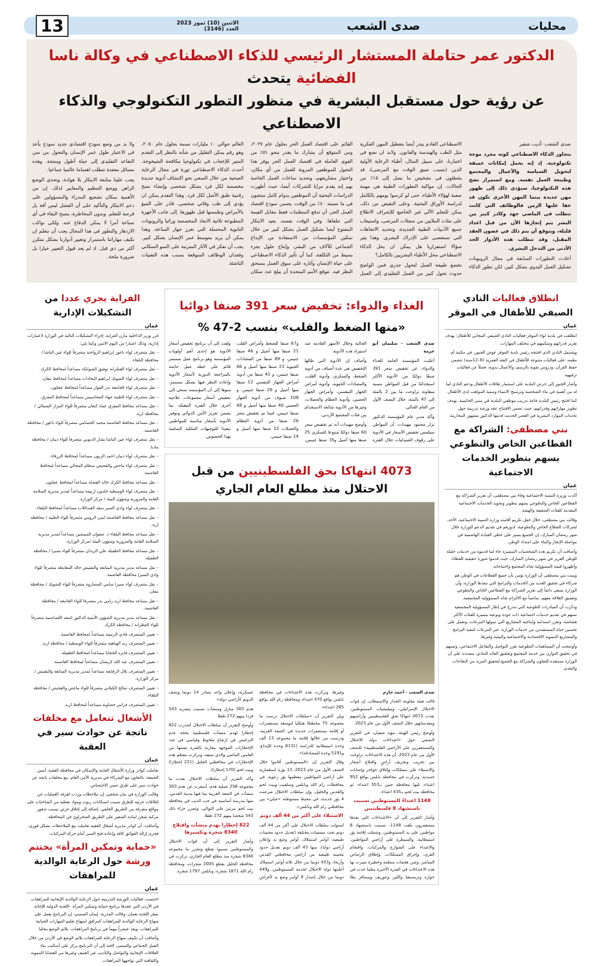محليات صدى الشعب
الاثنين (10) تموز 2023
العدد (3146)
13
الدكتور عمر حتاملة المستشار الرئيسي للذكاء الاصطناعي في وكالة ناسا الفضائية يتحدث
عن رؤية حول مستقبل البشرية في منظور التطور التكنولوجي والذكاء الاصطناعي
صدى الشعب -أديب شقير
يتجاوز الذكاء الاصطناعي كونه مجرد موجة تكنولوجية. إذ إنه يحمل إمكانات عميقة لتحويل السياسة والأعمال والمجتمع وطبيعة العمل نفسه. ومع استمرار نضج هذه التكنولوجيا، سيؤدي ذلك إلى ظهور مهن جديدة بينما المهن الأخرى تكون قد عفا عليها الزمن فالوظائف التي كانت تتطلب في الماضي جهد وكادر كبير من البشر يتم إنجازها الآن من قبل اعداد قليلة، ويتوقع أن يتم ذلك في غضون العقد المقبل، وقد تتطلب هذه الأدوار الحد الأدنى من التدخل البشري.
أعادت التطورات السابقة في مجال الروبوتات تشكيل العمل اليدوي بشكل كبير، لكن تطور الذكاء الاصطناعي القادم ينذر أيضا بتعطيل المهن الفكرية مثل الطب والهندسة والقانون. ولابد ان نضع في اعتبارنا، على سبيل المثال، أطباء الرعاية الأولية الذين (بسبب ضيق الوقت مع المرضى)، قد يخطئون في تشخيص ما يصل إلى ١٥٪ من الحالات. إن مواكبة التطورات الطبية هي مهمة صعبة لهؤلاء الأطباء، حتى لو كرسوا يومهم بالكامل لدراسة الأوراق البحثية. وعلى النقيض من ذلك، يمكن للتعلم الآلي غير الخاضع للإشراف الاطلاع على مئات الملايين من سجلات المرضى، واستيعاب جميع الأدبيات الطبية الجديدة، وتحديد الاتجاهات التي تستعصي على الإدراك البشري. وهذا يثير سؤالا استفزازيا هل يمكن ان يحل الذكاء الاصطناعي محل الأطباء البشريين بالكامل؟
تخضع طبيعة العمل لتحول جذري فمن الواضح حدوث تحول كبير من العمل التقليدي إلى العمل القائم على اقتصاد العمل الحر بحلول عام ٢٠٢٧، ومن المتوقع أن يشارك ما يقدر بنحو ٥١٪ من القوى العاملة في اقتصاد العمل الحر يوفر هذا التحول للموظفين المرونة للعمل من أي مكان، واختيار مشاريعهم، وتحديد ساعات العمل الخاصة بهم إنه يقدم مزايا للشركات أيضا، حيث أظهرت الدراسات البحثية أن الموظفين بدوام كامل منتجون في ما نسبته ٤٠٪ من الوقت. يضمن نموذج اقتصاد العمل الحر، أن تدفع المنظمات فقط مقابل القيمة التي تتلقاها. وفي الوقت نفسه، يعيد الابتكار المفتوح أيضا تشكيل العمل بشكل كبير من خلال تمكين المؤسسات من الاستفادة من الإبداع الجماعي للآلاف من البشر، وإنتاج حلول بجزء بسيط من التكلفة. كما أن تأثير الذكاء الاصطناعي على حياة الإنسان وآثاره على سوق العمل يستحق النظر فيه. تتوقع الأمم المتحدة أن يبلغ عدد سكان العالم حوالي ١٠ مليارات نسمة بحلول عام ٢٠٥٠، وهو رقم يمكن التقليل من شأنه بالنظر إلى التقدم المثير للإعجاب في تكنولوجيا مكافحة الشيخوخة. أحدث الذكاء الاصطناعي ثورة في مجال الرعاية الصحية من خلال السعي نحو اكتشاف أدوية جديدة مخصصة لكل فرد بشكل شخصي وإنشاء نسخ رقمية طبق الأصل لكل فرد. وهذا التقدم يمكن ان يؤدي إلى طب وقائي شخصي، قادر على التنبؤ بالأمراض وطمسها قبل ظهورها. إلى جانب الأجهزة المطبوعة ثلاثية الابعاد المخصصة ورائيا والروبوتات النانوية المحتملة التي تعزز جهاز المناعة، وهذا يمكن أن يزيد متوسط عمر الإنسان بشكل كبير. يجب أن نفكر في الآثار المترتبة على النمو السكاني وفقدان الوظائف المتوقعة بسبب هذه التقنيات الناشئة.
ولا بد من وضع نموذج اقتصادي جديد نموذج يأخذ في الاعتبار طول عمر الإنسان والتحول من سن التقاعد التقليدي إلى حياة أطول ومنتجة. وهذه مسائل معقدة تتطلب اهتماما عالميا جماعيا.
يجب علينا متابعة الابتكار بلا هوادة، وتحدي الوضع الراهن ووضع التنظيم والمعايير لذلك. إن من الأهمية بمكان تشجيع المدراء والمسؤولين على دعم الابتكار والتأكيد على أن الفشل ليس أفة بل فرصة للتعلم. وبدون المخاطرة، يصبح البقاء في أي صناعة أمرا لا يمكن الدفاع عنه. ولكي نواكب الازدهار والتطور في هذا المجال يجب أن نتعلم ان نكيف مهاراتنا باستمرار وتغيير أدوارنا بشكل متكرر أكثر من ذي قبل. اذ لم يعد قبول التغيير خيارا بل ضرورة ملحة.
انطلاق فعاليات النادي الصيفي للأطفال في الموقر
عمان
انطلقت في بلدية لواء الموقر فعاليات النادي الصيفي المجاني للأطفال؛ بهدف تعزيز قدراتهم وتمكينهم في مختلف المهارات.
ويشتمل النادي الذي افتتحه رئيس بلدية الموقر عوض الجبور، في مكتبة أم بطمه، على فعاليات متنوعة للأطفال في الفئة العمرية (6–12سنة) تتضمن حفظ القرآن، ودروس تقوية بالرسم، والأعمال يدوية، فضلاً عن فعاليات ترفيهية.
وأشار الجبور إلى حرص البلدية على استثمار طاقات الأطفال ودعم النادي لما له من أهمية في بناء الشخصية وترسيخ الانتماء وتنمية المواهب لدى الأطفال.
كما افتتح رئيس البلدية قاعة تدريب موظفي البلدية في مبنى الحاتمية، بهدف تطوير مهاراتهم وقدراتهم، حيث تضمن الافتتاح عقد ورشة تدريبية حول تحديات الموارد البشرية في العصر الحديث قدمها الدكتور مشهور المحارمة.
بني مصطفى: الشراكة مع القطاعين الخاص والتطوعي يسهم بتطوير الخدمات الاجتماعية
عمان
أكدت وزيرة التنمية الاجتماعية وفاء بني مصطفى، أن تعزيز الشراكة مع القطاعين الخاص والتطوعي يسهم بتطوير وتجويد الخدمات الاجتماعية المقدمة للفئات الضعيفة والهشة.
وقالت بني مصطفى، خلال حفل تكريم أقامته وزارة التنمية الاجتماعية، الأحد، لشركات القطاع الخاص والتطوعية، لدورهم في تقديم الدعم للوزارة خلال شهر رمضان المبارك، إن الجميع يسير على خطى القيادة الهاشمية في مواصلة الإنجاز والبناء على امتداد الوطن.
وأضافت أن تكريم هذه الشخصيات المتميزة جاء لما قدموه من خدمات جليلة للوطن العزيز في شهر رمضان المبارك، حيث قدموا صورة حقيقية للعطاء، وأظهروا قيمة المسؤولية تجاه المجتمع واحتياجاته.
وبينت بني مصطفى أن الوزارة تؤمن بأن جميع القطاعات في الوطن هم شركاء في تحقيق العديد من الخدمات والبرامج التي تنفذها الوزارة، وأن الوزارة تسعى دائماً إلى تعزيز الشراكة مع القطاعين الخاص والتطوعي وتعميق العلاقة معهم، تماشياً مع الالتزام تجاه المسؤولية المجتمعية.
وذكرت أن المبادرات الطوعية التي تندرج في إطار المسؤولية المجتمعية تسهم في تقديم خدمات اجتماعية ذات جودة ونوعية متميزة للفئات الأكثر هشاشة، وتعزز استدامة وإنتاجية المشاريع التي تمولها التبرعات، وتعمل على تحسين حياة المستفيدين من خدمات الوزارة، عبر التبرعات لتنفيذ البرامج والمشاريع التنموية الاقتصادية والاجتماعية والبيئية وغيرها.
وأوضحت أن المساهمات التطوعية تعزز التواصل والتفاعل الاجتماعي، وتسهم في تحقيق التوازن بين خدمة المجتمع وتحقيق العائد المادي، مشددة على أن الوزارة مستعدة للتعاون والشراكة مع الجميع لتحقيق المزيد من النجاحات والتقدم.
الغذاء والدواء: تخفيض سعر 391 صنفا دوائيا
«منها الضغط والقلب» بنسب 2-47 %
صدى الشعب - سليمان أبو خرمة
أعلنت المؤسسة العامة للغذاء والدواء، عن تخفيض سعر 391 صنفًا دوائيًا من الأدوية الأكثر استخدامًا من قبل المواطن بنسبة متفاوتة تراوحت ما بين 2 بالمئة إلى 47 بالمئة، خلال النصف الأول من العام الحالي.
وأكد مدير عام المؤسسة الدكتور نزار محمود مهيدات، أن المواطن سيلمس تخفيض الأسعار في الأدوية على رفوف الصيدليات خلال الفترة الحالية وخلال الأشهر القادمة عند استيراد هذه الأدوية.
وأضاف إن الأدوية التي طالها التخفيض هي عدة أصناف من أدوية الضغط، والسكري، وأدوية القلب، والمضادات الحيوية، وأدوية أمراض الجهاز التنفسي، وأمراض الجهاز العصبي، وأدوية العظام والعضلات، وغيرها من الأدوية شائعة الاستخدام بين فئات المجتمع الأردني.
وأوضح مهيدات أنه تم تخفيض سعر 60 صنفا دوائيًا متنوعا للسكري 25 صنفا منها أصيل و35 صنفا جنيس، و67 صنفا للضغط وأمراض القلب 21 صنفا منها أصيل و 46 صنفا جنيس، و 89 صنفا من المضادات الحيوية 23 صنفا منها أصيل و 66 صنفا جنيس، و 41 صنفا من أدوية أمراض الجهاز التنفسي 12 صنفا منها أصيل و 29 صنفا جنيس، و 108 صنوف من أدوية الجهاز العصبي 40 صنفا منها أصيل و 68 صنفا جنيس، فيما تم تخفيض سعر 26 صنفا من أدوية العظام والعضلات 12 صنفا منها أصيل و 14 صنفا جنيس.
ولفت إلى أن برنامج تخفيض أسعار الأدوية هو إحدى أهم أولويات المؤسسة وهو برنامج عمل مستمر قائم على خطة عمل خاصة بالمراجعة الدورية لأسعار الأدوية وإعادة النظر فيها بشكل مستمر، منوها إلى أن المؤسسة تسعى إلى تخفيض أسعار مجموعات علاجية أخرى خلال الفترة المقبلة، بما يضمن تعزيز الأمن الدوائي وتوفير الأدوية بأسعار مناسبة للمواطنين تنفيذا للتوجيهات الملكية السامية بهذا الخصوص.
4073 انتهاكا بحق الفلسطينيين من قبل الاحتلال منذ مطلع العام الجاري
صدى الشعب - أحمد حازم
قالت هيئة مقاومة الجدار والاستيطان، إن قوات الاحتلال الإسرائيلي، وميليشيات المستوطنين، نفذت 4073 انتهاكا بحق الفلسطينيين وأراضيهم ومقدساتهم، خلال النصف الأول من عام 2023.
وأوضح رئيس الهيئة، مؤيد شعبان، في التقرير النصفي حول «اعتداءات دولة الاحتلال والمستعمرين على الأراضي الفلسطينية» للنصف الأول من عام 2023، أن هذه الاعتداءات تراوحت بين تخريب وتجريف أراضٍ واقتلاع أشجار والاستيلاء على ممتلكات وإغلاق حواجز وإصابات جسدية، وتركزت في محافظة نابلس بواقع 952 اعتداء، تليها محافظة جنين بـ553 اعتداء، ثم محافظة بيت لحم بـ435 اعتداء.
1148 اعتداءً للمستوطنين تسببت باستشهاد 8 فلسطينيين
وأشار التقرير إلى أن «الاعتداءات التي نفذها مستعمرون بلغت 1148، تسببت باستشهاد 8 مواطنين على يد المستوطنين، وشملت إقامة بؤر استيطانية، والسيطرة على أراضي المواطنين، والاعتداء على الشوارع والمركبات، واقتحام القرى، وإحراق الممتلكات، وإطلاق الرصاص المباشر، وشن هجمات منظمة وخطيرة تميزت بها هذه الاعتداءات في الفترة الأخيرة مثلما حدث في حوارة وترمسعيا واللبن وعوريف ومسافر يطا وغيرها، وتركزت هذه الاعتداءات في محافظة نابلس بواقع 470 اعتداء، ومحافظة رام الله بواقع 265 اعتداء».
وبيّن التقرير أن «سلطات الاحتلال درست ما مجموعه 75 مخططا هيكليا لتوسعة مستعمرات أو إقامة مستعمرات جديدة في الضفة الغربية، ودرست من خلالها إقامة ما مجموعه 13 ألف وحدة استيطانية للدراسة (8131 وحدة للإيداع، و5191 وحدة للمصادقة)».
وقال التقرير إن «المستوطنين أقاموا خلال النصف الأول من عام 2023، 13 بؤرة استعمارية على أراضي المواطنين معظمها بؤر رعوية، في محافظات رام الله ونابلس وسلفيت وبيت لحم والقدس والخليل، وإن سلطات الاحتلال شرعنت 4 بؤر جديدة، في محيط مستوطنة «عيلي» بين محافظتي رام الله ونابلس».
الاستيلاء على أكثر من 44 ألف دونم
استولت سلطات الاحتلال على أكثر من 44 ألف دونم تحت مسميات مختلفة (تعديل حدود محميات طبيعية، أوامر استملاك، أوامر وضع يد وإعلان أراضي دولة)، منها 43 ألف دونم تعديل حدود محمية طبيعية من أراضي محافظتي القدس وأريحا، و433 دونما من خلال ثلاثة أوامر استملاك أعلنتها دولة الاحتلال لخدمة المستوطنين، و449 دونما من خلال إصدار 9 أوامر وضع يد لأغراض عسكرية، وإعلان واحد يصادر 14 دونما ونصف الدونم كأراضي دولة».
هدم 303 منازل ومنشآت تسببت بتشريد 543 فردا بينهم 272 طفلا
وأوضح التقرير أن سلطات الاحتلال أصدرت 822 إخطارا لهدم منشآت فلسطينية بحجة عدم الترخيص في ارتفاع ملحوظ وقياسي في عدد الإخطارات الموجهة مقارنة بالفترة نفسها من العامين الماضي والذي سبقه، وتركزت معظم هذه الإخطارات في محافظتي الخليل (221 إخطارا) وبيت لحم (170 إخطارا).
وأكد التقرير أن سلطات الاحتلال نفذت ما مجموعه 256 عملية هدم، أسفرت عن هدم 303 منشآت في الضفة الغربية بما فيها مدينة القدس، منها مدرسة أساسية في جب الذيب في محافظة بيت لحم مرتين على التوالي، وتضرر جراء ذلك 543 شخصا بينهم 272 طفلا.
822 إخطارا بهدم منشآت واقتلاع 8340 شجرة وتكسيرها
وأشار التقرير إلى أن قوات الاحتلال والمستوطنين تسببوا بقطع وتضرر ما مجموعه 8340 شجرة منذ مطلع العام الجاري، تركزت في محافظة الخليل بقطع 2005 شجرات، ومحافظة رام الله 1871 شجرة، ونابلس 1797 شجرة.
الفراية يجري عددا من التشكيلات الإدارية
عمان
قرر وزير الداخلية مازن الفراية، إجراء التشكيلات التالية في الوزارة لاعتبارات إدارية، وذلك اعتبارا من اليوم الاثنين وكما يلي:
– نقل متصرف لواء ناعور ابراهيم الرواحنة متصرفاً للواء عين الباشا / محافظة البلقاء.
– نقل متصرف لواء القطرانة توفيق الشوابكة مساعداً لمحافظ الكرك.
– نقل متصرف لواء الشوبك ابراهيم النجادات مساعداً لمحافظ معان.
– نقل متصرف لواء الجامعة بدر الفواز مساعداً لمحافظ عجلون.
– نقل متصرف لواء الطيبة جهاد المحاسيس مساعداً لمحافظ المفرق.
– نقل مساعد محافظ المفرق عماد كنعان متصرفاً للواء المزار الشمالي / محافظة اربد.
– نقل مساعد محافظ العاصمة محمد الحسامي متصرفاً للواء ناعور / محافظة العاصمة.
– نقل متصرف لواء عين الباشا بشار الدبوبي متصرفاً للواء ذيبان / محافظة مادبا.
– نقل متصرف لواء ذيبان احمد الزبون مساعداً لمحافظ الزرقاء.
– نقل متصرف لواء ماحص والفحيص سطام المجالي مساعداً لمحافظ العاصمة.
– نقل مساعد محافظ الكرك خالد القضاة مساعداً لمحافظ عجلون.
– نقل متصرف لواء الوسطية خلدون ارتيمة مساعداً لمدير مديرية السلامة العامة والمرورية وشؤون البيئة / مركز الوزارة.
– نقل متصرف لواء وادي السير سعد العبداللات مساعداً لمحافظ البلقاء.
– نقل مساعد محافظ العاصمة ايمن الرومي متصرفاً للواء الطيبة / محافظة اربد.
– نقل مساعد محافظ البلقاء د. صفوان المبيضين مساعداً لمدير مديرية السلامة العامة والمرورية وشؤون البيئة /مركز الوزارة.
– نقل مساعد محافظ الطفيلة علي الزيدان متصرفاً للواء بصيرا / محافظة الطفيلة.
– نقل مساعد مدير مديرية المتابعة والتفتيش خالد المعايطة متصرفاً للواء وادي السير/ محافظة العاصمة.
– نقل متصرف لواء بصيرا سامي المصاروة متصرفاً للواء الشوبك / محافظة معان.
– نقل مساعد محافظ اربد رامي بدر متصرفا للواء الجامعة / محافظة العاصمة.
– نقل مساعد مدير مديرية الشؤون الأمنية الدكتور اسعد اللصاصمة متصرفاً للواء القطرانة / محافظة الكرك.
– تعيين المتصرف فادي الرتيمة مساعداً لمحافظ العاصمة.
– تعيين المتصرف زيد الهباهبة متصرفاً للواء الوسطية / محافظة اربد.
– تعيين المتصرف فايزه الحجايا مساعداً لمحافظ الطفيلة.
– تعيين المتصرف عبد الله كريشان مساعداً لمحافظ العاصمة.
– تعيين المتصرف بلال الرفايعة مساعداً لمدير مديرية المتابعة والتفتيش / مركز الوزارة.
– تعيين المتصرف صالح الكيلاني متصرفاً للواء ماحص والفحيص / محافظة البلقاء.
– تعيين المتصرف فراس خصاونة مساعداً لمحافظ اربد.
الأشغال تتعامل مع مخلفات ناتجة عن حوادث سير في العقبة
عمان
تعاملت كوادر وزارة الأشغال العامة والإسكان في محافظة العقبة، أمس الجمعة، بالتعاون مع الشركاء في مديرية الأمن العام، مع مخلفات ناتجة عن حوادث سير على طرق ضمن الاختصاص.
وقالت الوزارة في بيان صحفي، إن ملاحظات وردت لغرفة العمليات عن إغلاقات جزئية للطرق بسبب انسكابات زيوت ومواد نفطية من الشاحنات على مواقع متفرقة من الطريق الخلفي، إضافة إلى إغلاق جزئي بسبب تدهور مركبة شحن لمادة الشعير على الطريق الصحراوي في المحافظة.
وأضافت، أن كوادر مديرية أشغال العقبة تعاملت مع الملاحظات بشكل فوري، فجرى إزالة العوائق كافة وإعادة فتح السير أمام حركة المركبات.
«حماية وتمكين المرأة» يختتم ورشة حول الرعاية الوالدية للمراهقات
عمان
اختتمت، فعاليات الورشة التدريبية حول الرعاية الوالدية الإيجابية للمراهقات في الأردن التي عقدها برنامج حماية وتمكين المرأة –اللجنة الدولية للإغاثة، بمقر اللجنة بعمان. وقالت المدربة، إيمان المنسي، إن البرنامج يعمل على منهاج الرعاية الوالدية للمراهقات كمرافق لمنهاج تعليم المهارات الحياتية للمراهقات، ويعد عنصراً مهماً في برنامج المراهقات، يلائم الوضع محليا.
وأضافت أن تكييف منهاج الرعاية للمراهقات يلائم الوضع في الأردن من خلال العمل الجماعي والميسر، لافتة إلى أن البرنامج يركز على أساليب بناء العلاقات الإيجابية والتواصل والتأديب غير العنيف وغيرها من القضايا التنموية والثقافية التي تواجهها المراهقات.